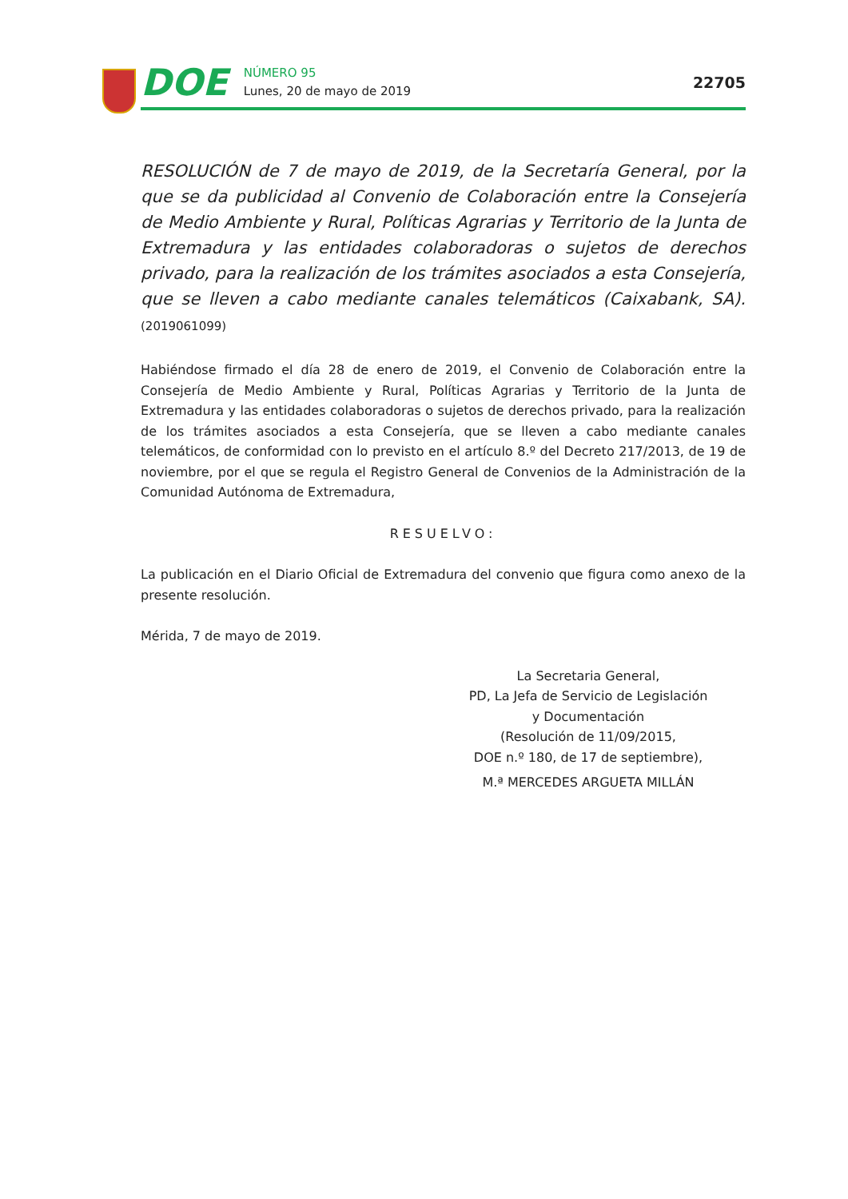DOE
NÚMERO 95
Lunes, 20 de mayo de 2019
22705
RESOLUCIÓN de 7 de mayo de 2019, de la Secretaría General, por la que se da publicidad al Convenio de Colaboración entre la Consejería de Medio Ambiente y Rural, Políticas Agrarias y Territorio de la Junta de Extremadura y las entidades colaboradoras o sujetos de derechos privado, para la realización de los trámites asociados a esta Consejería, que se lleven a cabo mediante canales telemáticos (Caixabank, SA). (2019061099)
Habiéndose firmado el día 28 de enero de 2019, el Convenio de Colaboración entre la Consejería de Medio Ambiente y Rural, Políticas Agrarias y Territorio de la Junta de Extremadura y las entidades colaboradoras o sujetos de derechos privado, para la realización de los trámites asociados a esta Consejería, que se lleven a cabo mediante canales telemáticos, de conformidad con lo previsto en el artículo 8.º del Decreto 217/2013, de 19 de noviembre, por el que se regula el Registro General de Convenios de la Administración de la Comunidad Autónoma de Extremadura,
RESUELVO:
La publicación en el Diario Oficial de Extremadura del convenio que figura como anexo de la presente resolución.
Mérida, 7 de mayo de 2019.
La Secretaria General,
PD, La Jefa de Servicio de Legislación
y Documentación
(Resolución de 11/09/2015,
DOE n.º 180, de 17 de septiembre),
M.ª MERCEDES ARGUETA MILLÁN